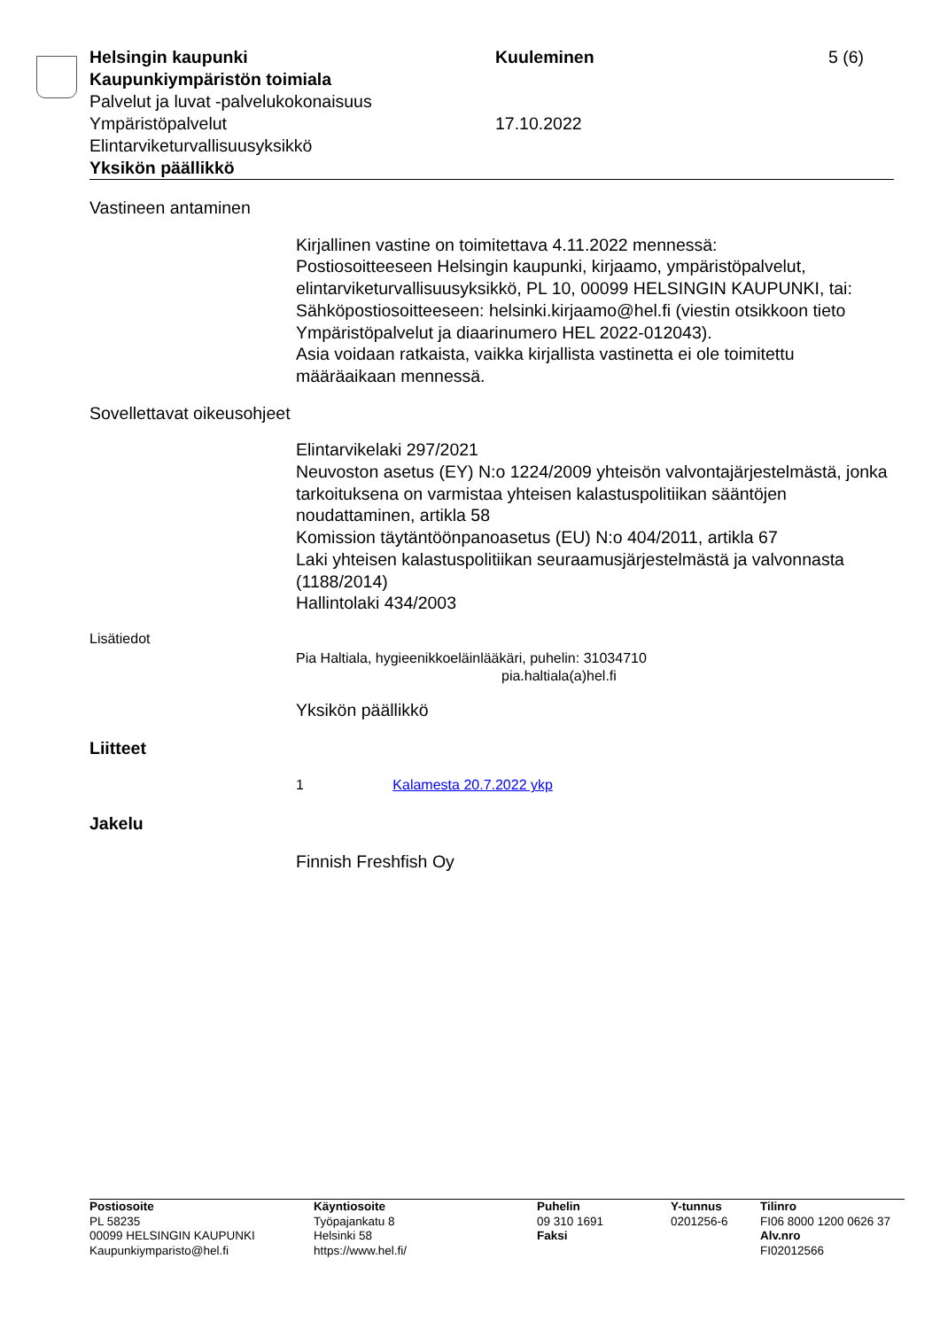Helsingin kaupunki Kuuleminen 5 (6)
Kaupunkiympäristön toimiala
Palvelut ja luvat -palvelukokonaisuus
Ympäristöpalvelut 17.10.2022
Elintarviketurvallisuusyksikkö
Yksikön päällikkö
Vastineen antaminen
Kirjallinen vastine on toimitettava 4.11.2022 mennessä:
Postiosoitteeseen Helsingin kaupunki, kirjaamo, ympäristöpalvelut, elintarviketurvallisuusyksikkö, PL 10, 00099 HELSINGIN KAUPUNKI, tai:
Sähköpostiosoitteeseen: helsinki.kirjaamo@hel.fi (viestin otsikkoon tieto Ympäristöpalvelut ja diaarinumero HEL 2022-012043).
Asia voidaan ratkaista, vaikka kirjallista vastinetta ei ole toimitettu määräaikaan mennessä.
Sovellettavat oikeusohjeet
Elintarvikelaki 297/2021
Neuvoston asetus (EY) N:o 1224/2009 yhteisön valvontajärjestelmästä, jonka tarkoituksena on varmistaa yhteisen kalastuspolitiikan sääntöjen noudattaminen, artikla 58
Komission täytäntöönpanoasetus (EU) N:o 404/2011, artikla 67
Laki yhteisen kalastuspolitiikan seuraamusjärjestelmästä ja valvonnasta (1188/2014)
Hallintolaki 434/2003
Lisätiedot
Pia Haltiala, hygieenikkoeläinlääkäri, puhelin: 31034710
pia.haltiala(a)hel.fi
Yksikön päällikkö
Liitteet
1 Kalamesta 20.7.2022 ykp
Jakelu
Finnish Freshfish Oy
Postiosoite
PL 58235
00099 HELSINGIN KAUPUNKI
Kaupunkiymparisto@hel.fi
Käyntiosoite
Työpajankatu 8
Helsinki 58
https://www.hel.fi/
Puhelin
09 310 1691
Faksi
Y-tunnus
0201256-6
Tilinro
FI06 8000 1200 0626 37
Alv.nro
FI02012566